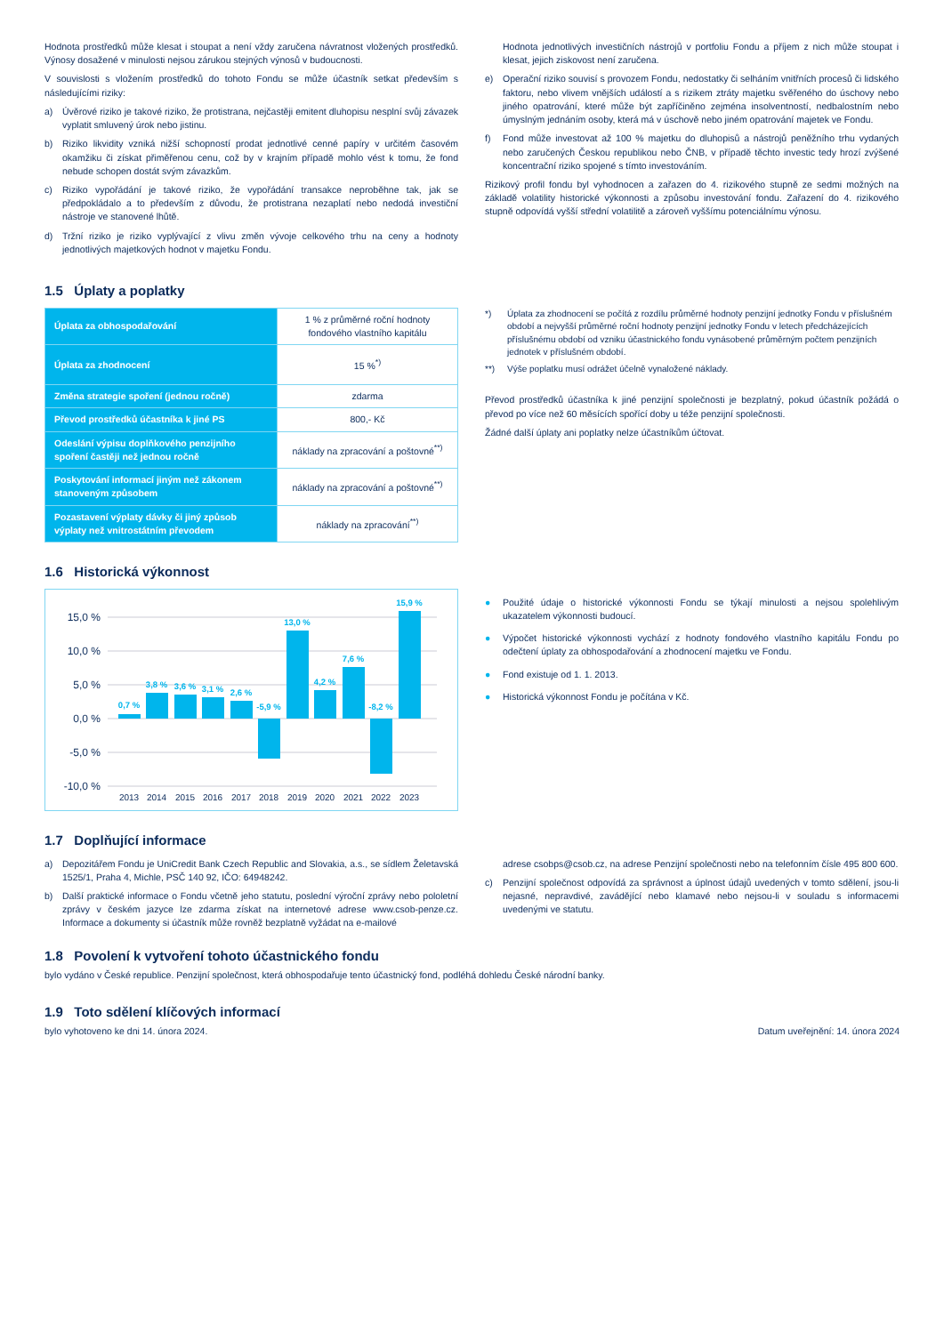Hodnota prostředků může klesat i stoupat a není vždy zaručena návratnost vložených prostředků. Výnosy dosažené v minulosti nejsou zárukou stejných výnosů v budoucnosti.
V souvislosti s vložením prostředků do tohoto Fondu se může účastník setkat především s následujícími riziky:
a) Úvěrové riziko je takové riziko, že protistrana, nejčastěji emitent dluhopisu nesplní svůj závazek vyplatit smluvený úrok nebo jistinu.
b) Riziko likvidity vzniká nižší schopností prodat jednotlivé cenné papíry v určitém časovém okamžiku či získat přiměřenou cenu, což by v krajním případě mohlo vést k tomu, že fond nebude schopen dostát svým závazkům.
c) Riziko vypořádání je takové riziko, že vypořádání transakce neproběhne tak, jak se předpokládalo a to především z důvodu, že protistrana nezaplatí nebo nedodá investiční nástroje ve stanovené lhůtě.
d) Tržní riziko je riziko vyplývající z vlivu změn vývoje celkového trhu na ceny a hodnoty jednotlivých majetkových hodnot v majetku Fondu.
Hodnota jednotlivých investičních nástrojů v portfoliu Fondu a příjem z nich může stoupat i klesat, jejich ziskovost není zaručena.
e) Operační riziko souvisí s provozem Fondu, nedostatky či selháním vnitřních procesů či lidského faktoru, nebo vlivem vnějších událostí a s rizikem ztráty majetku svěřeného do úschovy nebo jiného opatrování, které může být zapříčiněno zejména insolventností, nedbalostním nebo úmyslným jednáním osoby, která má v úschově nebo jiném opatrování majetek ve Fondu.
f) Fond může investovat až 100 % majetku do dluhopisů a nástrojů peněžního trhu vydaných nebo zaručených Českou republikou nebo ČNB, v případě těchto investic tedy hrozí zvýšené koncentrační riziko spojené s tímto investováním.
Rizikový profil fondu byl vyhodnocen a zařazen do 4. rizikového stupně ze sedmi možných na základě volatility historické výkonnosti a způsobu investování fondu. Zařazení do 4. rizikového stupně odpovídá vyšší střední volatilitě a zároveň vyššímu potenciálnímu výnosu.
1.5 Úplaty a poplatky
| Úplata za obhospodařování | 1 % z průměrné roční hodnoty fondového vlastního kapitálu |
| Úplata za zhodnocení | 15 %<sup>*)</sup> |
| Změna strategie spoření (jednou ročně) | zdarma |
| Převod prostředků účastníka k jiné PS | 800,- Kč |
| Odeslání výpisu doplňkového penzijního spoření častěji než jednou ročně | náklady na zpracování a poštovné<sup>**)</sup> |
| Poskytování informací jiným než zákonem stanoveným způsobem | náklady na zpracování a poštovné<sup>**)</sup> |
| Pozastavení výplaty dávky či jiný způsob výplaty než vnitrostátním převodem | náklady na zpracování<sup>**)</sup> |
*) Úplata za zhodnocení se počítá z rozdílu průměrné hodnoty penzijní jednotky Fondu v příslušném období a nejvyšší průměrné roční hodnoty penzijní jednotky Fondu v letech předcházejících příslušnému období od vzniku účastnického fondu vynásobené průměrným počtem penzijních jednotek v příslušném období.
**) Výše poplatku musí odrážet účelně vynaložené náklady.
Převod prostředků účastníka k jiné penzijní společnosti je bezplatný, pokud účastník požádá o převod po více než 60 měsících spořící doby u téže penzijní společnosti.
Žádné další úplaty ani poplatky nelze účastníkům účtovat.
1.6 Historická výkonnost
15,0 %
10,0 %
5,0 %
0,0 %
-5,0 %
-10,0 %
0,7 %
3,8 %
3,6 %
3,1 %
2,6 %
-5,9 %
13,0 %
4,2 %
7,6 %
-8,2 %
15,9 %
2013
2014
2015
2016
2017
2018
2019
2020
2021
2022
2023
● Použité údaje o historické výkonnosti Fondu se týkají minulosti a nejsou spolehlivým ukazatelem výkonnosti budoucí.
● Výpočet historické výkonnosti vychází z hodnoty fondového vlastního kapitálu Fondu po odečtení úplaty za obhospodařování a zhodnocení majetku ve Fondu.
● Fond existuje od 1. 1. 2013.
● Historická výkonnost Fondu je počítána v Kč.
1.7 Doplňující informace
a) Depozitářem Fondu je UniCredit Bank Czech Republic and Slovakia, a.s., se sídlem Želetavská 1525/1, Praha 4, Michle, PSČ 140 92, IČO: 64948242.
b) Další praktické informace o Fondu včetně jeho statutu, poslední výroční zprávy nebo pololetní zprávy v českém jazyce lze zdarma získat na internetové adrese www.csob-penze.cz. Informace a dokumenty si účastník může rovněž bezplatně vyžádat na e-mailové
adrese csobps@csob.cz, na adrese Penzijní společnosti nebo na telefonním čísle 495 800 600.
c) Penzijní společnost odpovídá za správnost a úplnost údajů uvedených v tomto sdělení, jsou-li nejasné, nepravdivé, zavádějící nebo klamavé nebo nejsou-li v souladu s informacemi uvedenými ve statutu.
1.8 Povolení k vytvoření tohoto účastnického fondu
bylo vydáno v České republice. Penzijní společnost, která obhospodařuje tento účastnický fond, podléhá dohledu České národní banky.
1.9 Toto sdělení klíčových informací
bylo vyhotoveno ke dni 14. února 2024. Datum uveřejnění: 14. února 2024